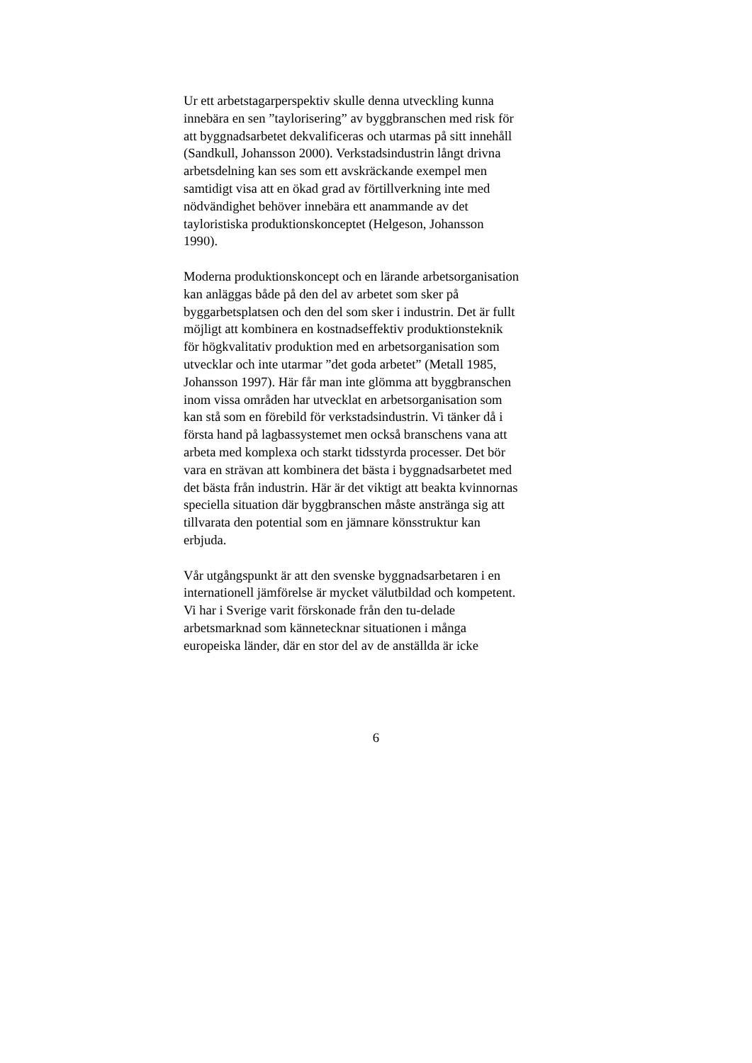Ur ett arbetstagarperspektiv skulle denna utveckling kunna
innebära en sen ”taylorisering” av byggbranschen med risk för
att byggnadsarbetet dekvalificeras och utarmas på sitt innehåll
(Sandkull, Johansson 2000). Verkstadsindustrin långt drivna
arbetsdelning kan ses som ett avskräckande exempel men
samtidigt visa att en ökad grad av förtillverkning inte med
nödvändighet behöver innebära ett anammande av det
tayloristiska produktionskonceptet (Helgeson, Johansson
1990).
Moderna produktionskoncept och en lärande arbetsorganisation
kan anläggas både på den del av arbetet som sker på
byggarbetsplatsen och den del som sker i industrin. Det är fullt
möjligt att kombinera en kostnadseffektiv produktionsteknik
för högkvalitativ produktion med en arbetsorganisation som
utvecklar och inte utarmar ”det goda arbetet” (Metall 1985,
Johansson 1997). Här får man inte glömma att byggbranschen
inom vissa områden har utvecklat en arbetsorganisation som
kan stå som en förebild för verkstadsindustrin. Vi tänker då i
första hand på lagbassystemet men också branschens vana att
arbeta med komplexa och starkt tidsstyrda processer. Det bör
vara en strävan att kombinera det bästa i byggnadsarbetet med
det bästa från industrin. Här är det viktigt att beakta kvinnornas
speciella situation där byggbranschen måste anstränga sig att
tillvarata den potential som en jämnare könsstruktur kan
erbjuda.
Vår utgångspunkt är att den svenske byggnadsarbetaren i en
internationell jämförelse är mycket välutbildad och kompetent.
Vi har i Sverige varit förskonade från den tu-delade
arbetsmarknad som kännetecknar situationen i många
europeiska länder, där en stor del av de anställda är icke
6